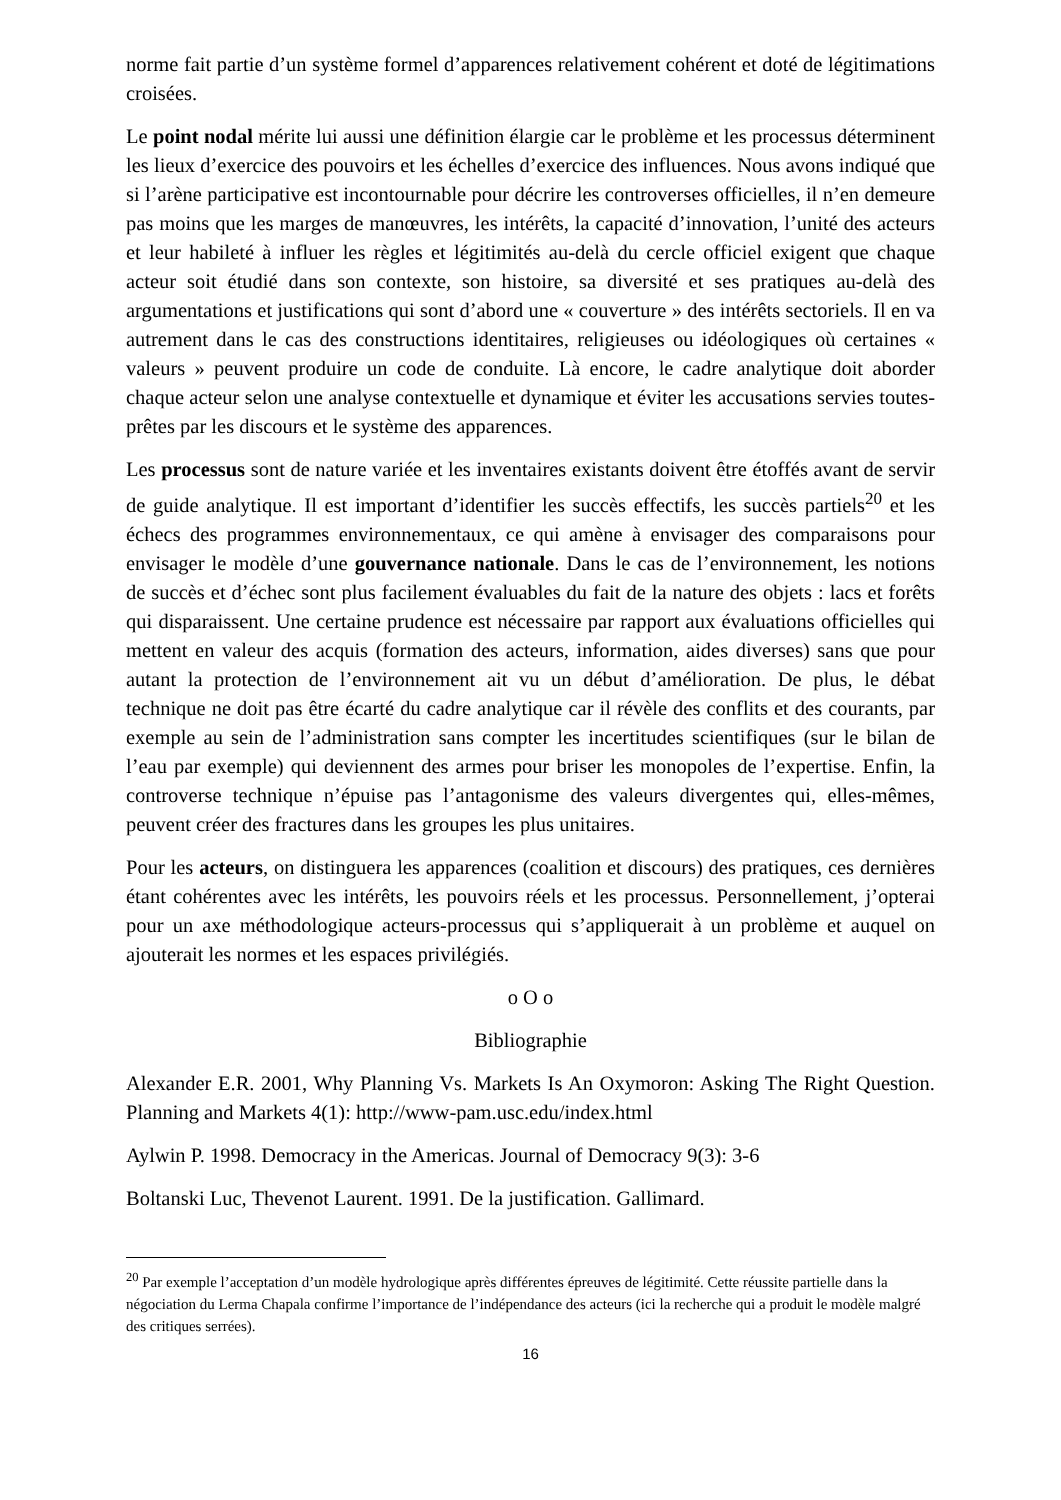norme fait partie d’un système formel d’apparences relativement cohérent et doté de légitimations croisées.
Le point nodal mérite lui aussi une définition élargie car le problème et les processus déterminent les lieux d’exercice des pouvoirs et les échelles d’exercice des influences. Nous avons indiqué que si l’arène participative est incontournable pour décrire les controverses officielles, il n’en demeure pas moins que les marges de manœuvres, les intérêts, la capacité d’innovation, l’unité des acteurs et leur habileté à influer les règles et légitimités au-delà du cercle officiel exigent que chaque acteur soit étudié dans son contexte, son histoire, sa diversité et ses pratiques au-delà des argumentations et justifications qui sont d’abord une « couverture » des intérêts sectoriels. Il en va autrement dans le cas des constructions identitaires, religieuses ou idéologiques où certaines « valeurs » peuvent produire un code de conduite. Là encore, le cadre analytique doit aborder chaque acteur selon une analyse contextuelle et dynamique et éviter les accusations servies toutes-prêtes par les discours et le système des apparences.
Les processus sont de nature variée et les inventaires existants doivent être étoffés avant de servir de guide analytique. Il est important d’identifier les succès effectifs, les succès partiels<sup>20</sup> et les échecs des programmes environnementaux, ce qui amène à envisager des comparaisons pour envisager le modèle d’une gouvernance nationale. Dans le cas de l’environnement, les notions de succès et d’échec sont plus facilement évaluables du fait de la nature des objets : lacs et forêts qui disparaissent. Une certaine prudence est nécessaire par rapport aux évaluations officielles qui mettent en valeur des acquis (formation des acteurs, information, aides diverses) sans que pour autant la protection de l’environnement ait vu un début d’amélioration. De plus, le débat technique ne doit pas être écarté du cadre analytique car il révèle des conflits et des courants, par exemple au sein de l’administration sans compter les incertitudes scientifiques (sur le bilan de l’eau par exemple) qui deviennent des armes pour briser les monopoles de l’expertise. Enfin, la controverse technique n’épuise pas l’antagonisme des valeurs divergentes qui, elles-mêmes, peuvent créer des fractures dans les groupes les plus unitaires.
Pour les acteurs, on distinguera les apparences (coalition et discours) des pratiques, ces dernières étant cohérentes avec les intérêts, les pouvoirs réels et les processus. Personnellement, j’opterai pour un axe méthodologique acteurs-processus qui s’appliquerait à un problème et auquel on ajouterait les normes et les espaces privilégiés.
o O o
Bibliographie
Alexander E.R. 2001, Why Planning Vs. Markets Is An Oxymoron: Asking The Right Question. Planning and Markets 4(1): http://www-pam.usc.edu/index.html
Aylwin P. 1998. Democracy in the Americas. Journal of Democracy 9(3): 3-6
Boltanski Luc, Thevenot Laurent. 1991. De la justification. Gallimard.
<sup>20</sup> Par exemple l’acceptation d’un modèle hydrologique après différentes épreuves de légitimité. Cette réussite partielle dans la négociation du Lerma Chapala confirme l’importance de l’indépendance des acteurs (ici la recherche qui a produit le modèle malgré des critiques serrées).
16